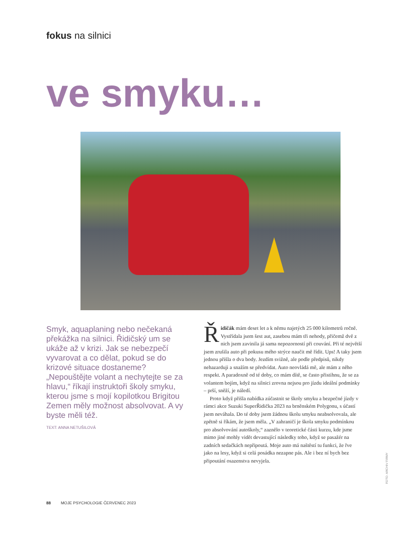fokus na silnici
ve smyku…
Smyk, aquaplaning nebo nečekaná překážka na silnici. Řidičský um se ukáže až v krizi. Jak se nebezpečí vyvarovat a co dělat, pokud se do krizové situace dostaneme? „Nepouštějte volant a nechytejte se za hlavu,“ říkají instruktoři školy smyku, kterou jsme s mojí kopilotkou Brigitou Zemen měly možnost absolvovat. A vy byste měli též.
TEXT: ANNA NETUŠILOVÁ
Řidičák mám deset let a k němu najetých 25 000 kilometrů ročně. Vystřídala jsem šest aut, zasebou mám tři nehody, přičemž dvě z nich jsem zavinila já sama nepozorností při couvání. Při té největší jsem zrušila auto při pokusu mého strýce naučit mě řídit. Ups! A taky jsem jednou přišla o dva body. Jezdím svižně, ale podle předpisů, nikdy nehazarduji a snažím se předvídat. Auto neovládá mě, ale mám z něho respekt. A paradoxně od té doby, co mám dítě, se často přistihnu, že se za volantem bojím, když na silnici zrovna nejsou pro jízdu ideální podmínky – prší, sněží, je náledí.
Proto když přišla nabídka zúčastnit se školy smyku a bezpečné jízdy v rámci akce Suzuki SuperŘidička 2023 na brněnském Polygonu, s účastí jsem neváhala. Do té doby jsem žádnou školu smyku neabsolvovala, ale zpětně si říkám, že jsem měla. „V zahraničí je škola smyku podmínkou pro absolvování autoškoly,“ zaznělo v teoretické části kurzu, kde jsme mimo jiné mohly vidět devastující následky toho, když se pasažér na zadních sedačkách nepřipoutá. Moje auto má naštěstí tu funkci, že řve jako na lesy, když si celá posádka nezapne pás. Ale i bez ní bych bez připoutání osazenstva nevyjela.
88 MOJE PSYCHOLOGIE ČERVENEC 2023
FOTO: ARCHIV FIRMY